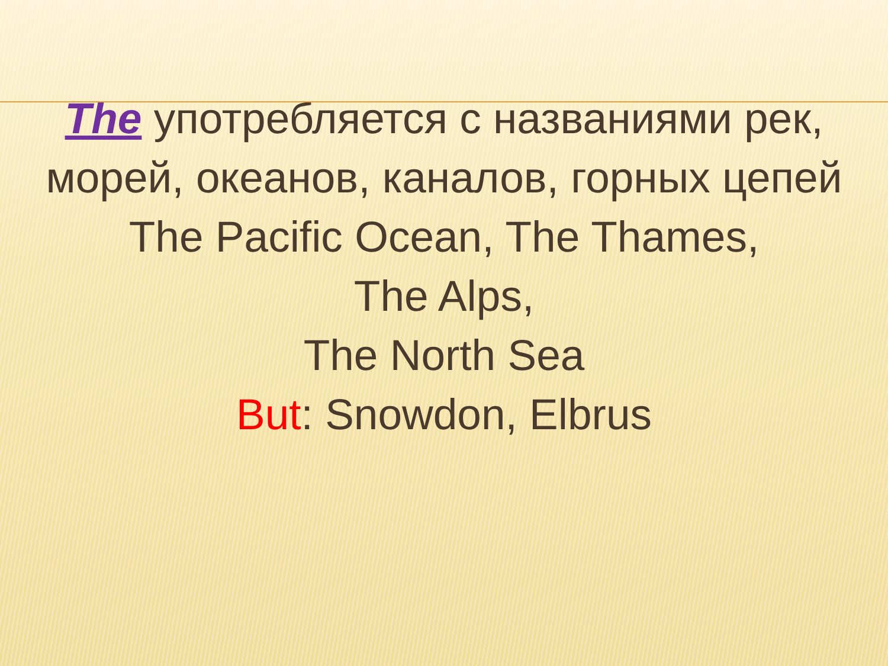The употребляется с названиями рек, морей, океанов, каналов, горных цепей
The Pacific Ocean, The Thames,
The Alps,
The North Sea
But: Snowdon, Elbrus